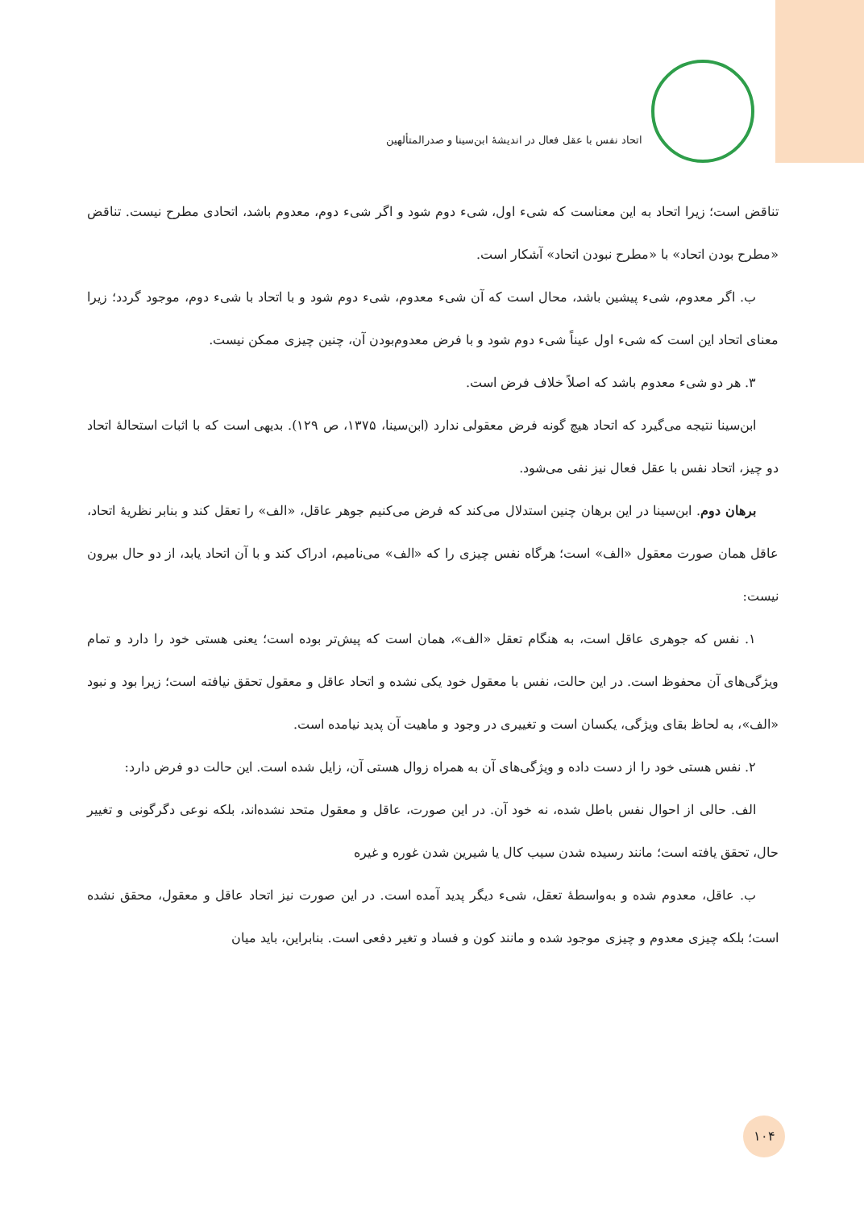اتحاد نفس با عقل فعال در اندیشهٔ ابن‌سینا و صدرالمتألهین
تناقض است؛ زیرا اتحاد به این معناست که شیء اول، شیء دوم شود و اگر شیء دوم، معدوم باشد، اتحادی مطرح نیست. تناقض «مطرح بودن اتحاد» با «مطرح نبودن اتحاد» آشکار است.
ب. اگر معدوم، شیء پیشین باشد، محال است که آن شیء معدوم، شیء دوم شود و با اتحاد با شیء دوم، موجود گردد؛ زیرا معنای اتحاد این است که شیء اول عیناً شیء دوم شود و با فرض معدوم‌بودن آن، چنین چیزی ممکن نیست.
۳. هر دو شیء معدوم باشد که اصلاً خلاف فرض است.
ابن‌سینا نتیجه می‌گیرد که اتحاد هیچ گونه فرض معقولی ندارد (ابن‌سینا، ۱۳۷۵، ص ۱۲۹). بدیهی است که با اثبات استحالهٔ اتحاد دو چیز، اتحاد نفس با عقل فعال نیز نفی می‌شود.
برهان دوم. ابن‌سینا در این برهان چنین استدلال می‌کند که فرض می‌کنیم جوهر عاقل، «الف» را تعقل کند و بنابر نظریهٔ اتحاد، عاقل همان صورت معقول «الف» است؛ هرگاه نفس چیزی را که «الف» می‌نامیم، ادراک کند و با آن اتحاد یابد، از دو حال بیرون نیست:
۱. نفس که جوهری عاقل است، به هنگام تعقل «الف»، همان است که پیش‌تر بوده است؛ یعنی هستی خود را دارد و تمام ویژگی‌های آن محفوظ است. در این حالت، نفس با معقول خود یکی نشده و اتحاد عاقل و معقول تحقق نیافته است؛ زیرا بود و نبود «الف»، به لحاظ بقای ویژگی، یکسان است و تغییری در وجود و ماهیت آن پدید نیامده است.
۲. نفس هستی خود را از دست داده و ویژگی‌های آن به همراه زوال هستی آن، زایل شده است. این حالت دو فرض دارد:
الف. حالی از احوال نفس باطل شده، نه خود آن. در این صورت، عاقل و معقول متحد نشده‌اند، بلکه نوعی دگرگونی و تغییر حال، تحقق یافته است؛ مانند رسیده شدن سیب کال یا شیرین شدن غوره و غیره
ب. عاقل، معدوم شده و به‌واسطهٔ تعقل، شیء دیگر پدید آمده است. در این صورت نیز اتحاد عاقل و معقول، محقق نشده است؛ بلکه چیزی معدوم و چیزی موجود شده و مانند کون و فساد و تغیر دفعی است. بنابراین، باید میان
۱۰۴